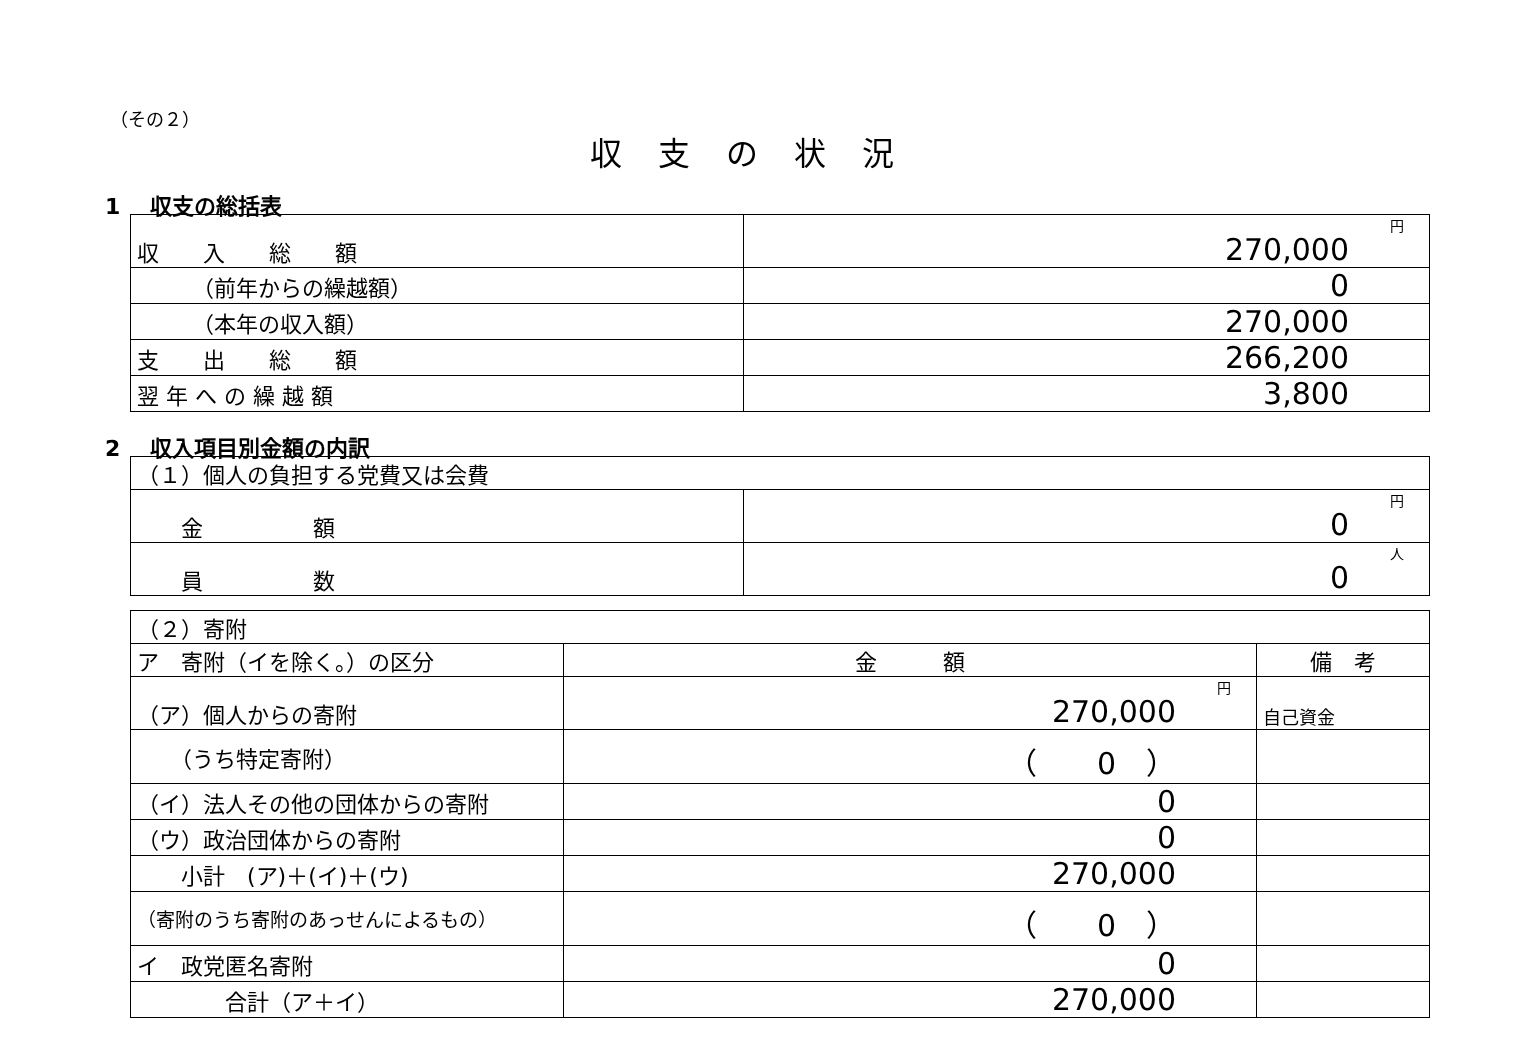（その２）
収支の状況
1　 収支の総括表
| 収 入 総 額 | 円 270,000 |
| （前年からの繰越額） | 0 |
| （本年の収入額） | 270,000 |
| 支 出 総 額 | 266,200 |
| 翌 年 へ の 繰 越 額 | 3,800 |
2　 収入項目別金額の内訳
| （１）個人の負担する党費又は会費 | |
| 金 額 | 円 0 |
| 員 数 | 人 0 |
| （２）寄附 | | |
| ア 寄附（イを除く。）の区分 | 金 額 | 備 考 |
| （ア）個人からの寄附 | 円 270,000 | 自己資金 |
| （うち特定寄附） | （ 0 ） | |
| （イ）法人その他の団体からの寄附 | 0 | |
| （ウ）政治団体からの寄附 | 0 | |
| 小計 (ア)＋(イ)＋(ウ) | 270,000 | |
| （寄附のうち寄附のあっせんによるもの） | （ 0 ） | |
| イ 政党匿名寄附 | 0 | |
| 合計（ア＋イ） | 270,000 | |